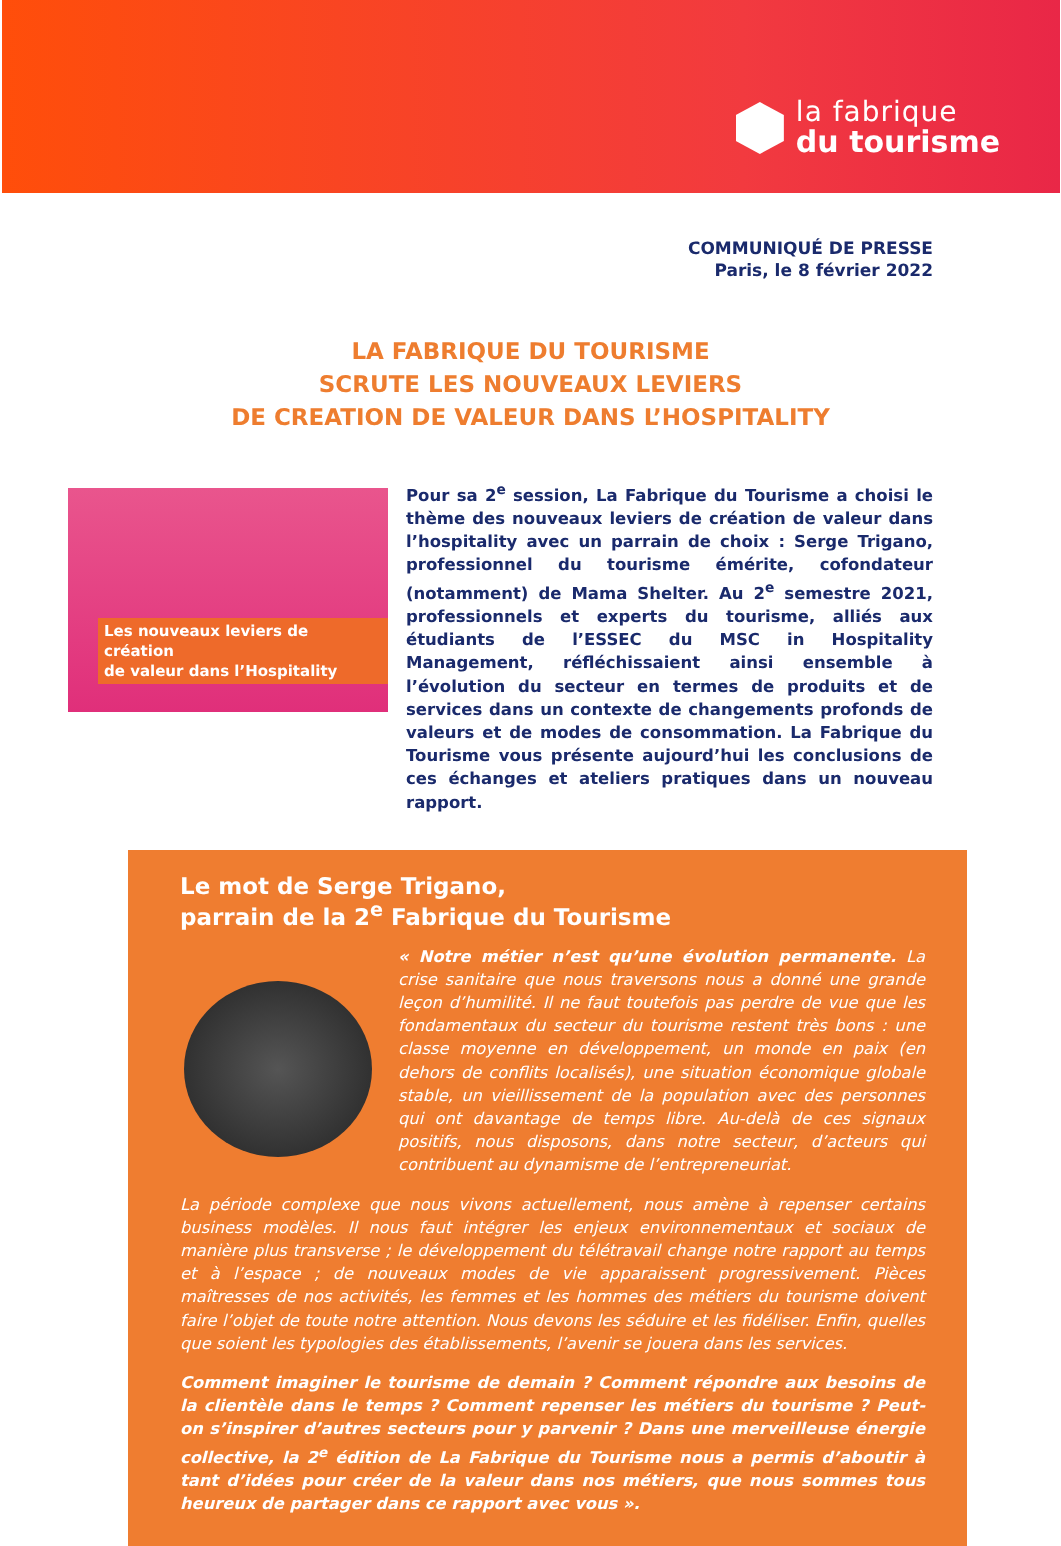la fabrique
du tourisme
COMMUNIQUÉ DE PRESSE
Paris, le 8 février 2022
LA FABRIQUE DU TOURISME
SCRUTE LES NOUVEAUX LEVIERS
DE CREATION DE VALEUR DANS L’HOSPITALITY
Les nouveaux leviers de création
de valeur dans l’Hospitality
Pour sa 2<sup>e</sup> session, La Fabrique du Tourisme a choisi le thème des nouveaux leviers de création de valeur dans l’hospitality avec un parrain de choix : Serge Trigano, professionnel du tourisme émérite, cofondateur (notamment) de Mama Shelter. Au 2<sup>e</sup> semestre 2021, professionnels et experts du tourisme, alliés aux étudiants de l’ESSEC du MSC in Hospitality Management, réfléchissaient ainsi ensemble à l’évolution du secteur en termes de produits et de services dans un contexte de changements profonds de valeurs et de modes de consommation. La Fabrique du Tourisme vous présente aujourd’hui les conclusions de ces échanges et ateliers pratiques dans un nouveau rapport.
Le mot de Serge Trigano,
parrain de la 2<sup>e</sup> Fabrique du Tourisme
« Notre métier n’est qu’une évolution permanente. La crise sanitaire que nous traversons nous a donné une grande leçon d’humilité. Il ne faut toutefois pas perdre de vue que les fondamentaux du secteur du tourisme restent très bons : une classe moyenne en développement, un monde en paix (en dehors de conflits localisés), une situation économique globale stable, un vieillissement de la population avec des personnes qui ont davantage de temps libre. Au-delà de ces signaux positifs, nous disposons, dans notre secteur, d’acteurs qui contribuent au dynamisme de l’entrepreneuriat.
La période complexe que nous vivons actuellement, nous amène à repenser certains business modèles. Il nous faut intégrer les enjeux environnementaux et sociaux de manière plus transverse ; le développement du télétravail change notre rapport au temps et à l’espace ; de nouveaux modes de vie apparaissent progressivement. Pièces maîtresses de nos activités, les femmes et les hommes des métiers du tourisme doivent faire l’objet de toute notre attention. Nous devons les séduire et les fidéliser. Enfin, quelles que soient les typologies des établissements, l’avenir se jouera dans les services.
Comment imaginer le tourisme de demain ? Comment répondre aux besoins de la clientèle dans le temps ? Comment repenser les métiers du tourisme ? Peut-on s’inspirer d’autres secteurs pour y parvenir ? Dans une merveilleuse énergie collective, la 2<sup>e</sup> édition de La Fabrique du Tourisme nous a permis d’aboutir à tant d’idées pour créer de la valeur dans nos métiers, que nous sommes tous heureux de partager dans ce rapport avec vous ».